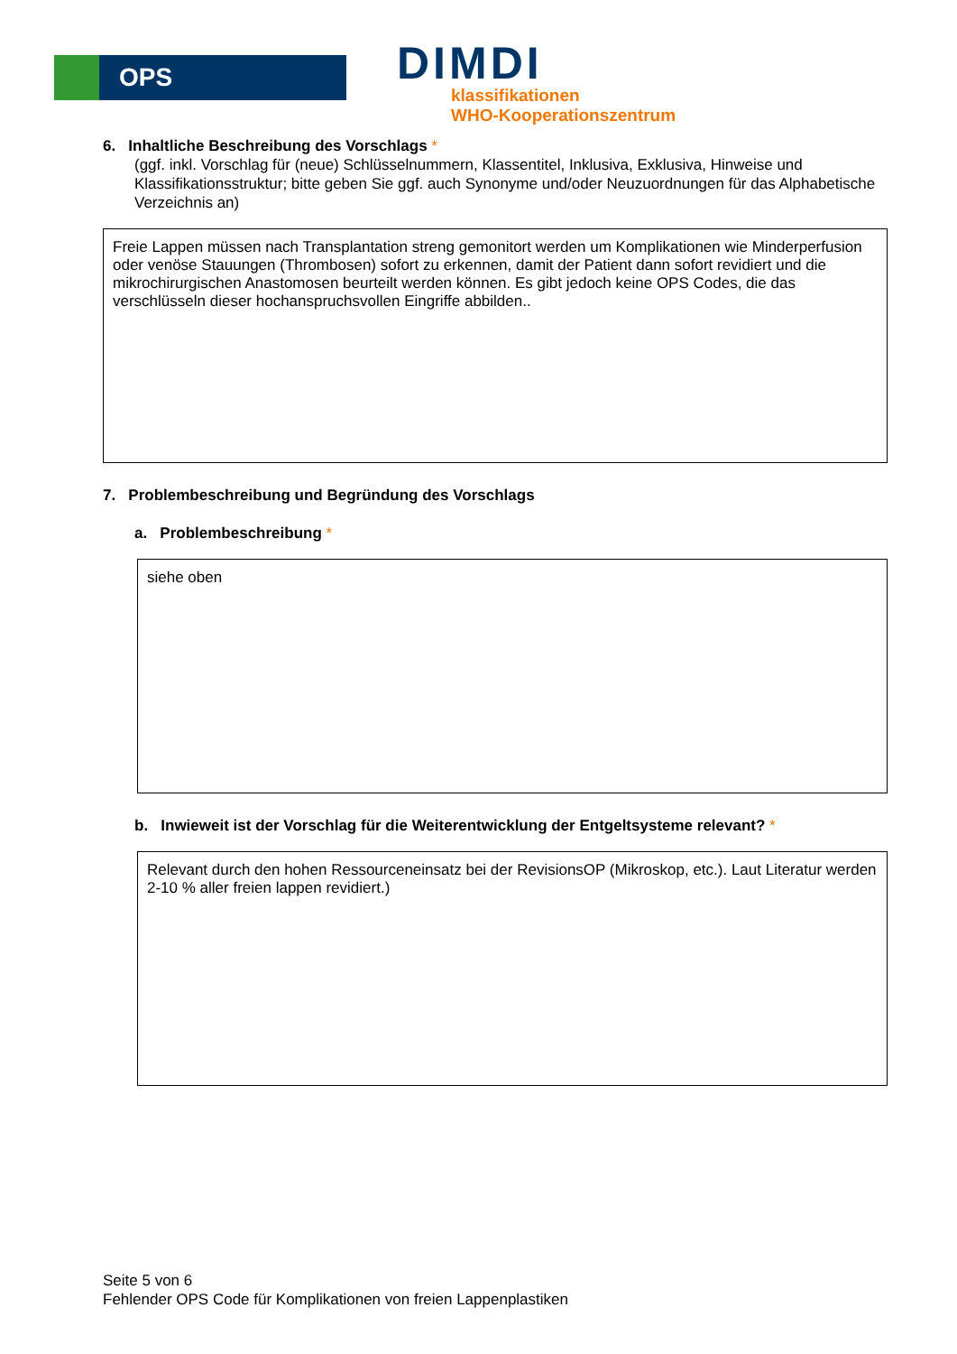OPS
DIMDI
klassifikationen
WHO-Kooperationszentrum
6. Inhaltliche Beschreibung des Vorschlags *
(ggf. inkl. Vorschlag für (neue) Schlüsselnummern, Klassentitel, Inklusiva, Exklusiva, Hinweise und Klassifikationsstruktur; bitte geben Sie ggf. auch Synonyme und/oder Neuzuordnungen für das Alphabetische Verzeichnis an)
Freie Lappen müssen nach Transplantation streng gemonitort werden um Komplikationen wie Minderperfusion oder venöse Stauungen (Thrombosen) sofort zu erkennen, damit der Patient dann sofort revidiert und die mikrochirurgischen Anastomosen beurteilt werden können. Es gibt jedoch keine OPS Codes, die das verschlüsseln dieser hochanspruchsvollen Eingriffe abbilden..
7. Problembeschreibung und Begründung des Vorschlags
a. Problembeschreibung *
siehe oben
b. Inwieweit ist der Vorschlag für die Weiterentwicklung der Entgeltsysteme relevant? *
Relevant durch den hohen Ressourceneinsatz bei der RevisionsOP (Mikroskop, etc.). Laut Literatur werden 2-10 % aller freien lappen revidiert.)
Seite 5 von 6
Fehlender OPS Code für Komplikationen von freien Lappenplastiken